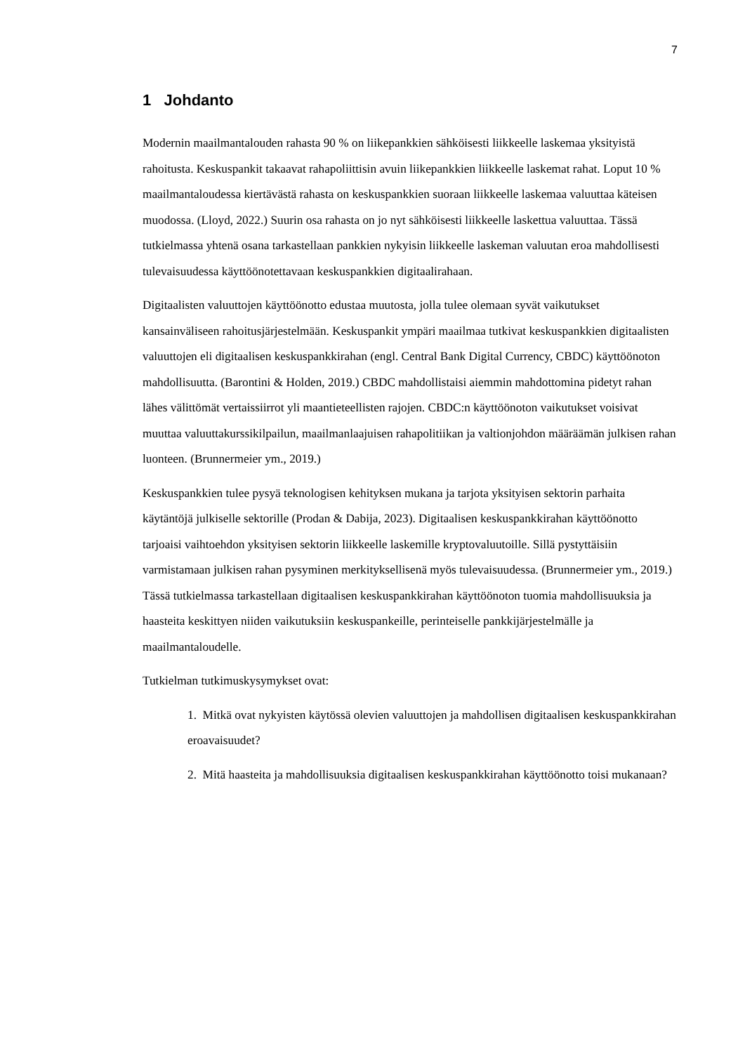7
1 Johdanto
Modernin maailmantalouden rahasta 90 % on liikepankkien sähköisesti liikkeelle laskemaa yksityistä rahoitusta. Keskuspankit takaavat rahapoliittisin avuin liikepankkien liikkeelle laskemat rahat. Loput 10 % maailmantaloudessa kiertävästä rahasta on keskuspankkien suoraan liikkeelle laskemaa valuuttaa käteisen muodossa. (Lloyd, 2022.) Suurin osa rahasta on jo nyt sähköisesti liikkeelle laskettua valuuttaa. Tässä tutkielmassa yhtenä osana tarkastellaan pankkien nykyisin liikkeelle laskeman valuutan eroa mahdollisesti tulevaisuudessa käyttöönotettavaan keskuspankkien digitaalirahaan.
Digitaalisten valuuttojen käyttöönotto edustaa muutosta, jolla tulee olemaan syvät vaikutukset kansainväliseen rahoitusjärjestelmään. Keskuspankit ympäri maailmaa tutkivat keskuspankkien digitaalisten valuuttojen eli digitaalisen keskuspankkirahan (engl. Central Bank Digital Currency, CBDC) käyttöönoton mahdollisuutta. (Barontini & Holden, 2019.) CBDC mahdollistaisi aiemmin mahdottomina pidetyt rahan lähes välittömät vertaissiirrot yli maantieteellisten rajojen. CBDC:n käyttöönoton vaikutukset voisivat muuttaa valuuttakurssikilpailun, maailmanlaajuisen rahapolitiikan ja valtionjohdon määräämän julkisen rahan luonteen. (Brunnermeier ym., 2019.)
Keskuspankkien tulee pysyä teknologisen kehityksen mukana ja tarjota yksityisen sektorin parhaita käytäntöjä julkiselle sektorille (Prodan & Dabija, 2023). Digitaalisen keskuspankkirahan käyttöönotto tarjoaisi vaihtoehdon yksityisen sektorin liikkeelle laskemille kryptovaluutoille. Sillä pystyttäisiin varmistamaan julkisen rahan pysyminen merkityksellisenä myös tulevaisuudessa. (Brunnermeier ym., 2019.) Tässä tutkielmassa tarkastellaan digitaalisen keskuspankkirahan käyttöönoton tuomia mahdollisuuksia ja haasteita keskittyen niiden vaikutuksiin keskuspankeille, perinteiselle pankkijärjestelmälle ja maailmantaloudelle.
Tutkielman tutkimuskysymykset ovat:
1. Mitkä ovat nykyisten käytössä olevien valuuttojen ja mahdollisen digitaalisen keskuspankkirahan eroavaisuudet?
2. Mitä haasteita ja mahdollisuuksia digitaalisen keskuspankkirahan käyttöönotto toisi mukanaan?